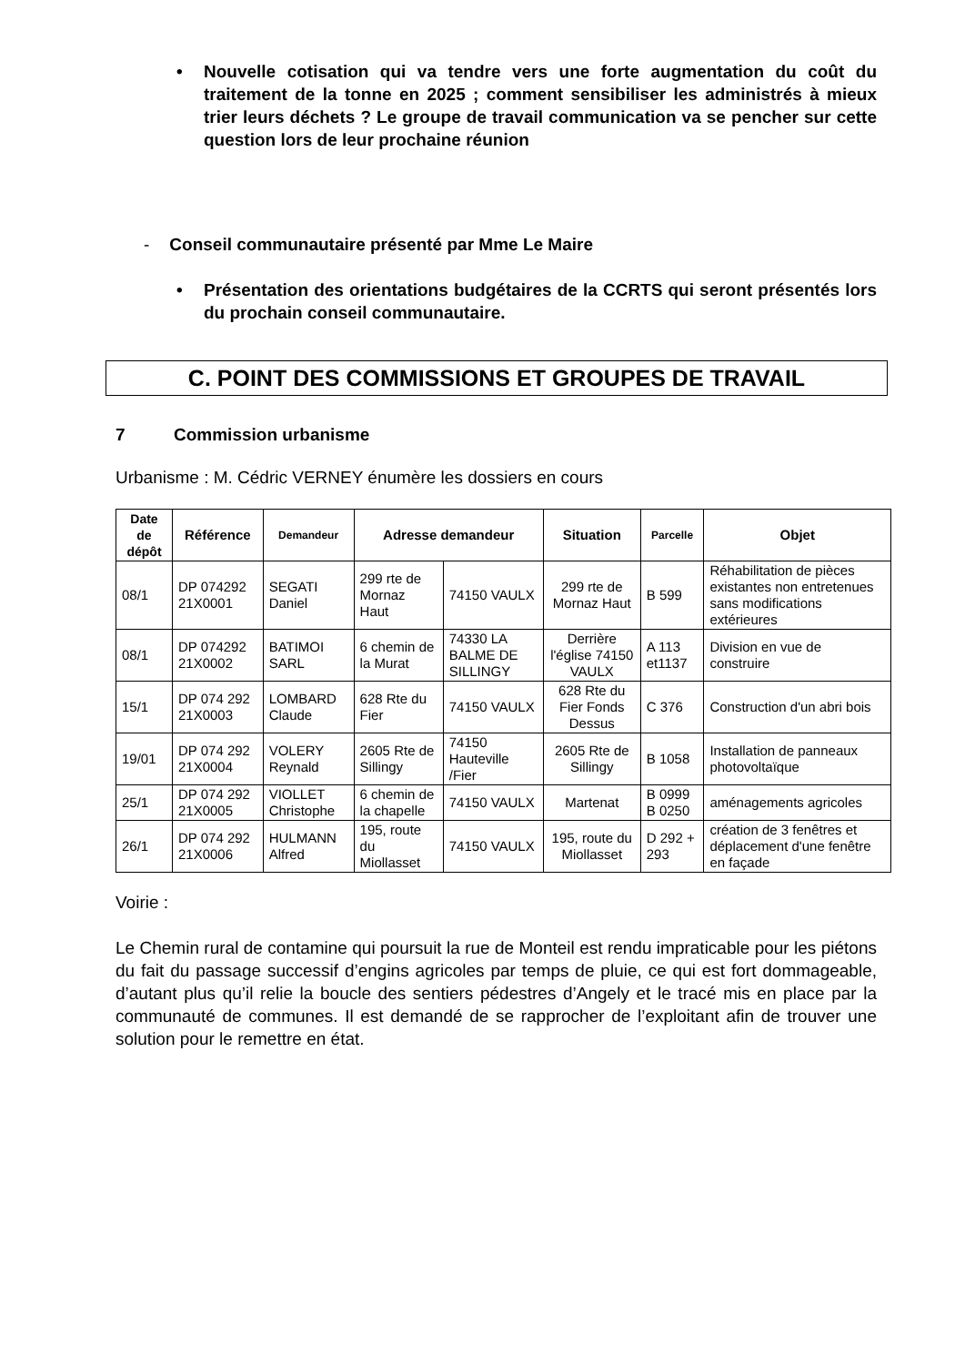• Nouvelle cotisation qui va tendre vers une forte augmentation du coût du traitement de la tonne en 2025 ; comment sensibiliser les administrés à mieux trier leurs déchets ? Le groupe de travail communication va se pencher sur cette question lors de leur prochaine réunion
- Conseil communautaire présenté par Mme Le Maire
• Présentation des orientations budgétaires de la CCRTS qui seront présentés lors du prochain conseil communautaire.
C. POINT DES COMMISSIONS ET GROUPES DE TRAVAIL
7 Commission urbanisme
Urbanisme : M. Cédric VERNEY énumère les dossiers en cours
| Date de dépôt | Référence | Demandeur | Adresse demandeur | | Situation | Parcelle | Objet |
| --- | --- | --- | --- | --- | --- | --- | --- |
| 08/1 | DP 074292 21X0001 | SEGATI Daniel | 299 rte de Mornaz Haut | 74150 VAULX | 299 rte de Mornaz Haut | B 599 | Réhabilitation de pièces existantes non entretenues sans modifications extérieures |
| 08/1 | DP 074292 21X0002 | BATIMOI SARL | 6 chemin de la Murat | 74330 LA BALME DE SILLINGY | Derrière l'église 74150 VAULX | A 113 et1137 | Division en vue de construire |
| 15/1 | DP 074 292 21X0003 | LOMBARD Claude | 628 Rte du Fier | 74150 VAULX | 628 Rte du Fier Fonds Dessus | C 376 | Construction d'un abri bois |
| 19/01 | DP 074 292 21X0004 | VOLERY Reynald | 2605 Rte de Sillingy | 74150 Hauteville /Fier | 2605 Rte de Sillingy | B 1058 | Installation de panneaux photovoltaïque |
| 25/1 | DP 074 292 21X0005 | VIOLLET Christophe | 6 chemin de la chapelle | 74150 VAULX | Martenat | B 0999 B 0250 | aménagements agricoles |
| 26/1 | DP 074 292 21X0006 | HULMANN Alfred | 195, route du Miollasset | 74150 VAULX | 195, route du Miollasset | D 292 + 293 | création de 3 fenêtres et déplacement d'une fenêtre en façade |
Voirie :
Le Chemin rural de contamine qui poursuit la rue de Monteil est rendu impraticable pour les piétons du fait du passage successif d’engins agricoles par temps de pluie, ce qui est fort dommageable, d’autant plus qu’il relie la boucle des sentiers pédestres d’Angely et le tracé mis en place par la communauté de communes. Il est demandé de se rapprocher de l’exploitant afin de trouver une solution pour le remettre en état.